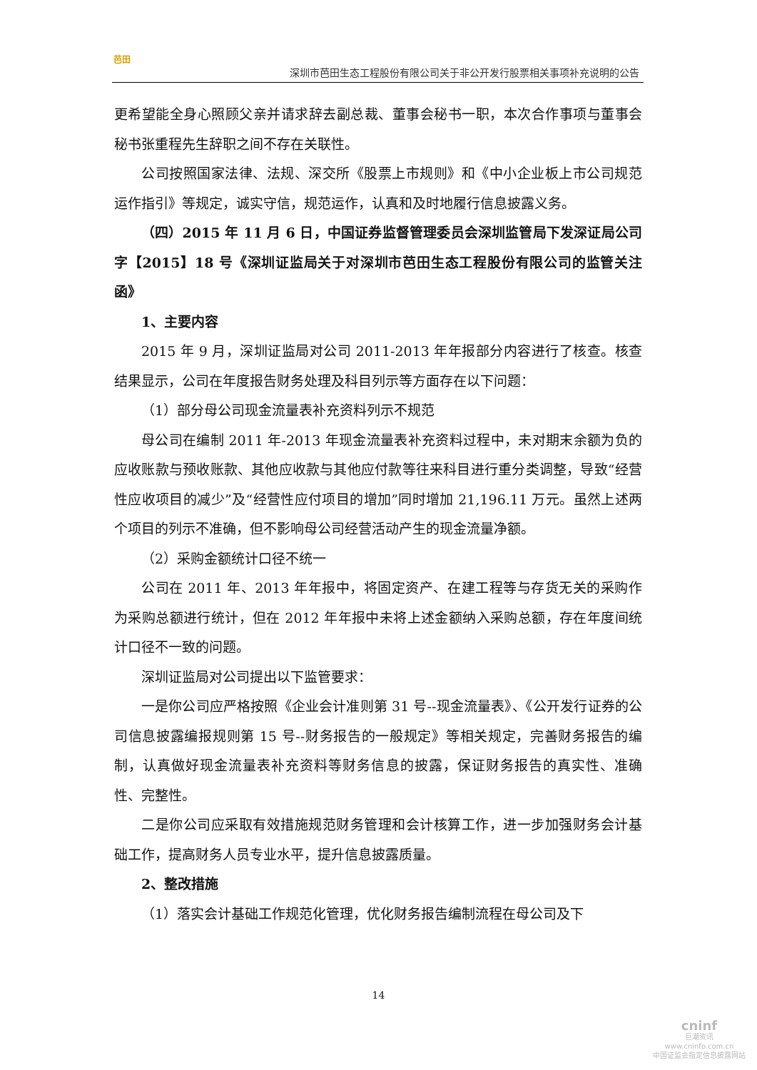芭田
深圳市芭田生态工程股份有限公司关于非公开发行股票相关事项补充说明的公告
更希望能全身心照顾父亲并请求辞去副总裁、董事会秘书一职，本次合作事项与董事会秘书张重程先生辞职之间不存在关联性。
公司按照国家法律、法规、深交所《股票上市规则》和《中小企业板上市公司规范运作指引》等规定，诚实守信，规范运作，认真和及时地履行信息披露义务。
（四）2015 年 11 月 6 日，中国证券监督管理委员会深圳监管局下发深证局公司字【2015】18 号《深圳证监局关于对深圳市芭田生态工程股份有限公司的监管关注函》
1、主要内容
2015 年 9 月，深圳证监局对公司 2011-2013 年年报部分内容进行了核查。核查结果显示，公司在年度报告财务处理及科目列示等方面存在以下问题：
（1）部分母公司现金流量表补充资料列示不规范
母公司在编制 2011 年-2013 年现金流量表补充资料过程中，未对期末余额为负的应收账款与预收账款、其他应收款与其他应付款等往来科目进行重分类调整，导致“经营性应收项目的减少”及“经营性应付项目的增加”同时增加 21,196.11 万元。虽然上述两个项目的列示不准确，但不影响母公司经营活动产生的现金流量净额。
（2）采购金额统计口径不统一
公司在 2011 年、2013 年年报中，将固定资产、在建工程等与存货无关的采购作为采购总额进行统计，但在 2012 年年报中未将上述金额纳入采购总额，存在年度间统计口径不一致的问题。
深圳证监局对公司提出以下监管要求：
一是你公司应严格按照《企业会计准则第 31 号--现金流量表》、《公开发行证券的公司信息披露编报规则第 15 号--财务报告的一般规定》等相关规定，完善财务报告的编制，认真做好现金流量表补充资料等财务信息的披露，保证财务报告的真实性、准确性、完整性。
二是你公司应采取有效措施规范财务管理和会计核算工作，进一步加强财务会计基础工作，提高财务人员专业水平，提升信息披露质量。
2、整改措施
（1）落实会计基础工作规范化管理，优化财务报告编制流程在母公司及下
14
cninf
巨潮资讯
www.cninfo.com.cn
中国证监会指定信息披露网站